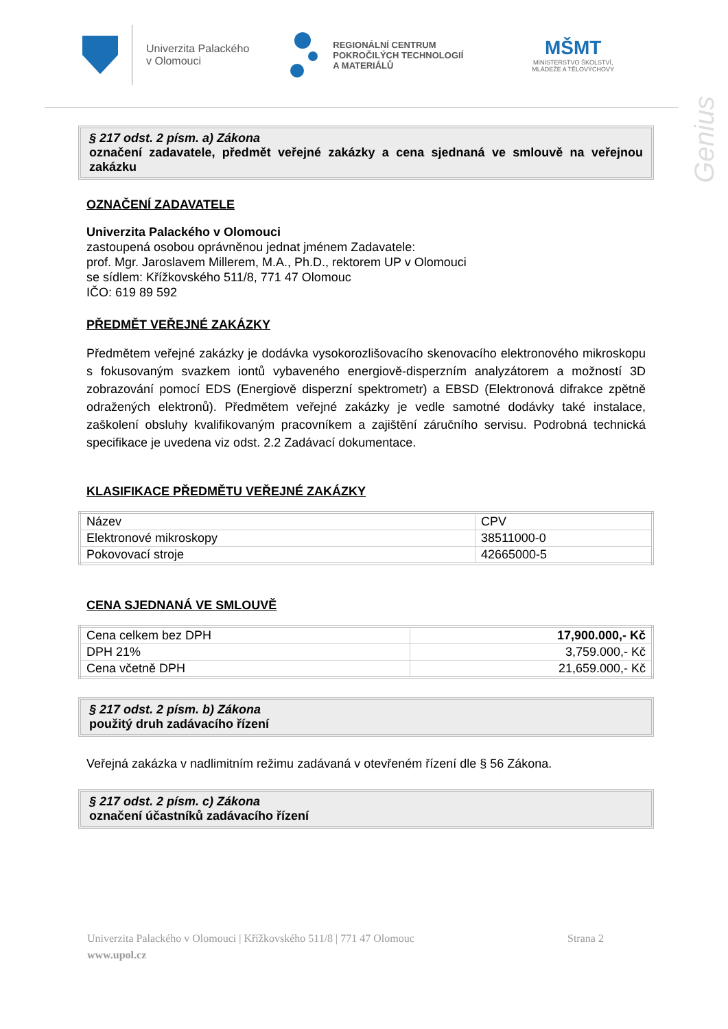Univerzita Palackého
v Olomouci
REGIONÁLNÍ CENTRUM
POKROČILÝCH TECHNOLOGIÍ
A MATERIÁLŮ
MŠMT
MINISTERSTVO ŠKOLSTVÍ,
MLÁDEŽE A TĚLOVÝCHOVY
Genius
§ 217 odst. 2 písm. a) Zákona
označení zadavatele, předmět veřejné zakázky a cena sjednaná ve smlouvě na veřejnou zakázku
OZNAČENÍ ZADAVATELE
Univerzita Palackého v Olomouci
zastoupená osobou oprávněnou jednat jménem Zadavatele:
prof. Mgr. Jaroslavem Millerem, M.A., Ph.D., rektorem UP v Olomouci
se sídlem: Křížkovského 511/8, 771 47 Olomouc
IČO: 619 89 592
PŘEDMĚT VEŘEJNÉ ZAKÁZKY
Předmětem veřejné zakázky je dodávka vysokorozlišovacího skenovacího elektronového mikroskopu s fokusovaným svazkem iontů vybaveného energiově-disperzním analyzátorem a možností 3D zobrazování pomocí EDS (Energiově disperzní spektrometr) a EBSD (Elektronová difrakce zpětně odražených elektronů). Předmětem veřejné zakázky je vedle samotné dodávky také instalace, zaškolení obsluhy kvalifikovaným pracovníkem a zajištění záručního servisu. Podrobná technická specifikace je uvedena viz odst. 2.2 Zadávací dokumentace.
KLASIFIKACE PŘEDMĚTU VEŘEJNÉ ZAKÁZKY
| Název | CPV |
| Elektronové mikroskopy | 38511000-0 |
| Pokovovací stroje | 42665000-5 |
CENA SJEDNANÁ VE SMLOUVĚ
| Cena celkem bez DPH | 17,900.000,- Kč |
| DPH 21% | 3,759.000,- Kč |
| Cena včetně DPH | 21,659.000,- Kč |
§ 217 odst. 2 písm. b) Zákona
použitý druh zadávacího řízení
Veřejná zakázka v nadlimitním režimu zadávaná v otevřeném řízení dle § 56 Zákona.
§ 217 odst. 2 písm. c) Zákona
označení účastníků zadávacího řízení
Univerzita Palackého v Olomouci | Křížkovského 511/8 | 771 47 Olomouc Strana 2
www.upol.cz